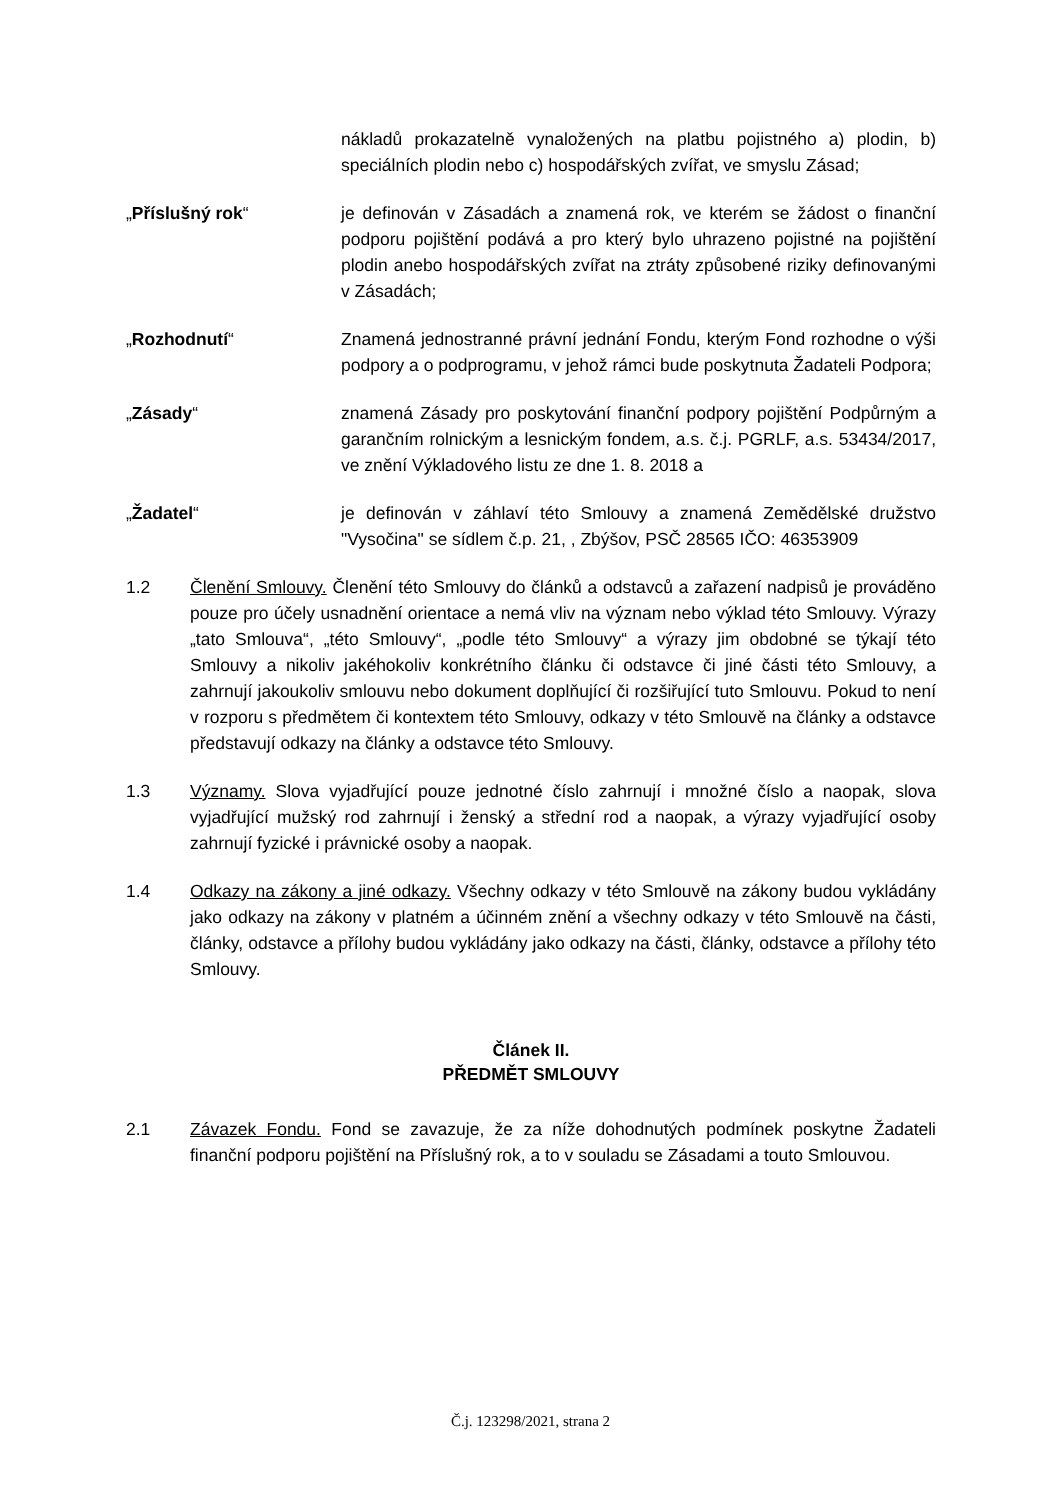nákladů prokazatelně vynaložených na platbu pojistného a) plodin, b) speciálních plodin nebo c) hospodářských zvířat, ve smyslu Zásad;
„Příslušný rok“ je definován v Zásadách a znamená rok, ve kterém se žádost o finanční podporu pojištění podává a pro který bylo uhrazeno pojistné na pojištění plodin anebo hospodářských zvířat na ztráty způsobené riziky definovanými v Zásadách;
„Rozhodnutí“ Znamená jednostranné právní jednání Fondu, kterým Fond rozhodne o výši podpory a o podprogramu, v jehož rámci bude poskytnuta Žadateli Podpora;
„Zásady“ znamená Zásady pro poskytování finanční podpory pojištění Podpůrným a garančním rolnickým a lesnickým fondem, a.s. č.j. PGRLF, a.s. 53434/2017, ve znění Výkladového listu ze dne 1. 8. 2018 a
„Žadatel“ je definován v záhlaví této Smlouvy a znamená Zemědělské družstvo "Vysočina" se sídlem č.p. 21, , Zbýšov, PSČ 28565 IČO: 46353909
1.2 Členění Smlouvy. Členění této Smlouvy do článků a odstavců a zařazení nadpisů je prováděno pouze pro účely usnadnění orientace a nemá vliv na význam nebo výklad této Smlouvy. Výrazy „tato Smlouva“, „této Smlouvy“, „podle této Smlouvy“ a výrazy jim obdobné se týkají této Smlouvy a nikoliv jakéhokoliv konkrétního článku či odstavce či jiné části této Smlouvy, a zahrnují jakoukoliv smlouvu nebo dokument doplňující či rozšiřující tuto Smlouvu. Pokud to není v rozporu s předmětem či kontextem této Smlouvy, odkazy v této Smlouvě na články a odstavce představují odkazy na články a odstavce této Smlouvy.
1.3 Významy. Slova vyjadřující pouze jednotné číslo zahrnují i množné číslo a naopak, slova vyjadřující mužský rod zahrnují i ženský a střední rod a naopak, a výrazy vyjadřující osoby zahrnují fyzické i právnické osoby a naopak.
1.4 Odkazy na zákony a jiné odkazy. Všechny odkazy v této Smlouvě na zákony budou vykládány jako odkazy na zákony v platném a účinném znění a všechny odkazy v této Smlouvě na části, články, odstavce a přílohy budou vykládány jako odkazy na části, články, odstavce a přílohy této Smlouvy.
Článek II.
PŘEDMĚT SMLOUVY
2.1 Závazek Fondu. Fond se zavazuje, že za níže dohodnutých podmínek poskytne Žadateli finanční podporu pojištění na Příslušný rok, a to v souladu se Zásadami a touto Smlouvou.
Č.j. 123298/2021, strana 2